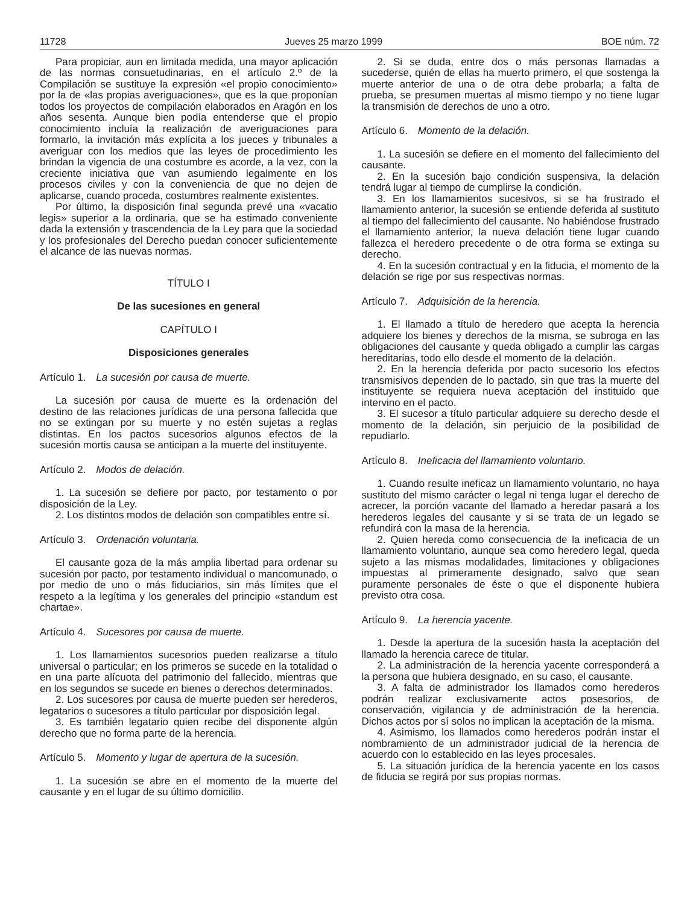11728 Jueves 25 marzo 1999 BOE núm. 72
Para propiciar, aun en limitada medida, una mayor aplicación de las normas consuetudinarias, en el artículo 2.º de la Compilación se sustituye la expresión «el propio conocimiento» por la de «las propias averiguaciones», que es la que proponían todos los proyectos de compilación elaborados en Aragón en los años sesenta. Aunque bien podía entenderse que el propio conocimiento incluía la realización de averiguaciones para formarlo, la invitación más explícita a los jueces y tribunales a averiguar con los medios que las leyes de procedimiento les brindan la vigencia de una costumbre es acorde, a la vez, con la creciente iniciativa que van asumiendo legalmente en los procesos civiles y con la conveniencia de que no dejen de aplicarse, cuando proceda, costumbres realmente existentes.
Por último, la disposición final segunda prevé una «vacatio legis» superior a la ordinaria, que se ha estimado conveniente dada la extensión y trascendencia de la Ley para que la sociedad y los profesionales del Derecho puedan conocer suficientemente el alcance de las nuevas normas.
TÍTULO I
De las sucesiones en general
CAPÍTULO I
Disposiciones generales
Artículo 1. La sucesión por causa de muerte.
La sucesión por causa de muerte es la ordenación del destino de las relaciones jurídicas de una persona fallecida que no se extingan por su muerte y no estén sujetas a reglas distintas. En los pactos sucesorios algunos efectos de la sucesión mortis causa se anticipan a la muerte del instituyente.
Artículo 2. Modos de delación.
1. La sucesión se defiere por pacto, por testamento o por disposición de la Ley.
2. Los distintos modos de delación son compatibles entre sí.
Artículo 3. Ordenación voluntaria.
El causante goza de la más amplia libertad para ordenar su sucesión por pacto, por testamento individual o mancomunado, o por medio de uno o más fiduciarios, sin más límites que el respeto a la legítima y los generales del principio «standum est chartae».
Artículo 4. Sucesores por causa de muerte.
1. Los llamamientos sucesorios pueden realizarse a título universal o particular; en los primeros se sucede en la totalidad o en una parte alícuota del patrimonio del fallecido, mientras que en los segundos se sucede en bienes o derechos determinados.
2. Los sucesores por causa de muerte pueden ser herederos, legatarios o sucesores a título particular por disposición legal.
3. Es también legatario quien recibe del disponente algún derecho que no forma parte de la herencia.
Artículo 5. Momento y lugar de apertura de la sucesión.
1. La sucesión se abre en el momento de la muerte del causante y en el lugar de su último domicilio.
2. Si se duda, entre dos o más personas llamadas a sucederse, quién de ellas ha muerto primero, el que sostenga la muerte anterior de una o de otra debe probarla; a falta de prueba, se presumen muertas al mismo tiempo y no tiene lugar la transmisión de derechos de uno a otro.
Artículo 6. Momento de la delación.
1. La sucesión se defiere en el momento del fallecimiento del causante.
2. En la sucesión bajo condición suspensiva, la delación tendrá lugar al tiempo de cumplirse la condición.
3. En los llamamientos sucesivos, si se ha frustrado el llamamiento anterior, la sucesión se entiende deferida al sustituto al tiempo del fallecimiento del causante. No habiéndose frustrado el llamamiento anterior, la nueva delación tiene lugar cuando fallezca el heredero precedente o de otra forma se extinga su derecho.
4. En la sucesión contractual y en la fiducia, el momento de la delación se rige por sus respectivas normas.
Artículo 7. Adquisición de la herencia.
1. El llamado a título de heredero que acepta la herencia adquiere los bienes y derechos de la misma, se subroga en las obligaciones del causante y queda obligado a cumplir las cargas hereditarias, todo ello desde el momento de la delación.
2. En la herencia deferida por pacto sucesorio los efectos transmisivos dependen de lo pactado, sin que tras la muerte del instituyente se requiera nueva aceptación del instituido que intervino en el pacto.
3. El sucesor a título particular adquiere su derecho desde el momento de la delación, sin perjuicio de la posibilidad de repudiarlo.
Artículo 8. Ineficacia del llamamiento voluntario.
1. Cuando resulte ineficaz un llamamiento voluntario, no haya sustituto del mismo carácter o legal ni tenga lugar el derecho de acrecer, la porción vacante del llamado a heredar pasará a los herederos legales del causante y si se trata de un legado se refundirá con la masa de la herencia.
2. Quien hereda como consecuencia de la ineficacia de un llamamiento voluntario, aunque sea como heredero legal, queda sujeto a las mismas modalidades, limitaciones y obligaciones impuestas al primeramente designado, salvo que sean puramente personales de éste o que el disponente hubiera previsto otra cosa.
Artículo 9. La herencia yacente.
1. Desde la apertura de la sucesión hasta la aceptación del llamado la herencia carece de titular.
2. La administración de la herencia yacente corresponderá a la persona que hubiera designado, en su caso, el causante.
3. A falta de administrador los llamados como herederos podrán realizar exclusivamente actos posesorios, de conservación, vigilancia y de administración de la herencia. Dichos actos por sí solos no implican la aceptación de la misma.
4. Asimismo, los llamados como herederos podrán instar el nombramiento de un administrador judicial de la herencia de acuerdo con lo establecido en las leyes procesales.
5. La situación jurídica de la herencia yacente en los casos de fiducia se regirá por sus propias normas.